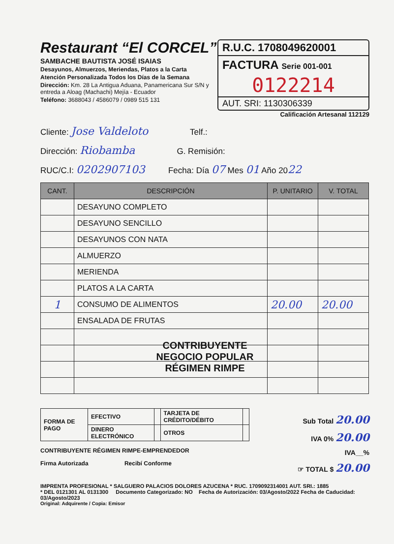Restaurant “El CORCEL”
SAMBACHE BAUTISTA JOSÉ ISAIAS
Desayunos, Almuerzos, Meriendas, Platos a la Carta
Atención Personalizada Todos los Días de la Semana
Dirección: Km. 28 La Antigua Aduana, Panamericana Sur S/N y entreda a Aloag (Machachi) Mejía - Ecuador
Teléfono: 3688043 / 4586079 / 0989 515 131
R.U.C. 1708049620001
FACTURA Serie 001-001
0122214
AUT. SRI: 1130306339
Calificación Artesanal 112129
Cliente: Jose Valdeloto Telf.:
Dirección: Riobamba G. Remisión:
RUC/C.I: 0202907103 Fecha: Día 07 Mes 01 Año 2022
| CANT. | DESCRIPCIÓN | P. UNITARIO | V. TOTAL |
| --- | --- | --- | --- |
| | DESAYUNO COMPLETO | | |
| | DESAYUNO SENCILLO | | |
| | DESAYUNOS CON NATA | | |
| | ALMUERZO | | |
| | MERIENDA | | |
| | PLATOS A LA CARTA | | |
| 1 | CONSUMO DE ALIMENTOS | 20.00 | 20.00 |
| | ENSALADA DE FRUTAS | | |
CONTRIBUYENTE
NEGOCIO POPULAR
RÉGIMEN RIMPE
| FORMA DE PAGO | EFECTIVO | | TARJETA DE CRÉDITO/DÉBITO | |
| | DINERO ELECTRÓNICO | | OTROS | |
CONTRIBUYENTE RÉGIMEN RIMPE-EMPRENDEDOR
Firma Autorizada Recibí Conforme
Sub Total 20.00
IVA 0% 20.00
IVA__%
☞ TOTAL $ 20.00
IMPRENTA PROFESIONAL * SALGUERO PALACIOS DOLORES AZUCENA * RUC. 1709092314001 AUT. SRI.: 1885
* DEL 0121301 AL 0131300 Documento Categorizado: NO Fecha de Autorización: 03/Agosto/2022 Fecha de Caducidad: 03/Agosto/2023
Original: Adquirente / Copia: Emisor